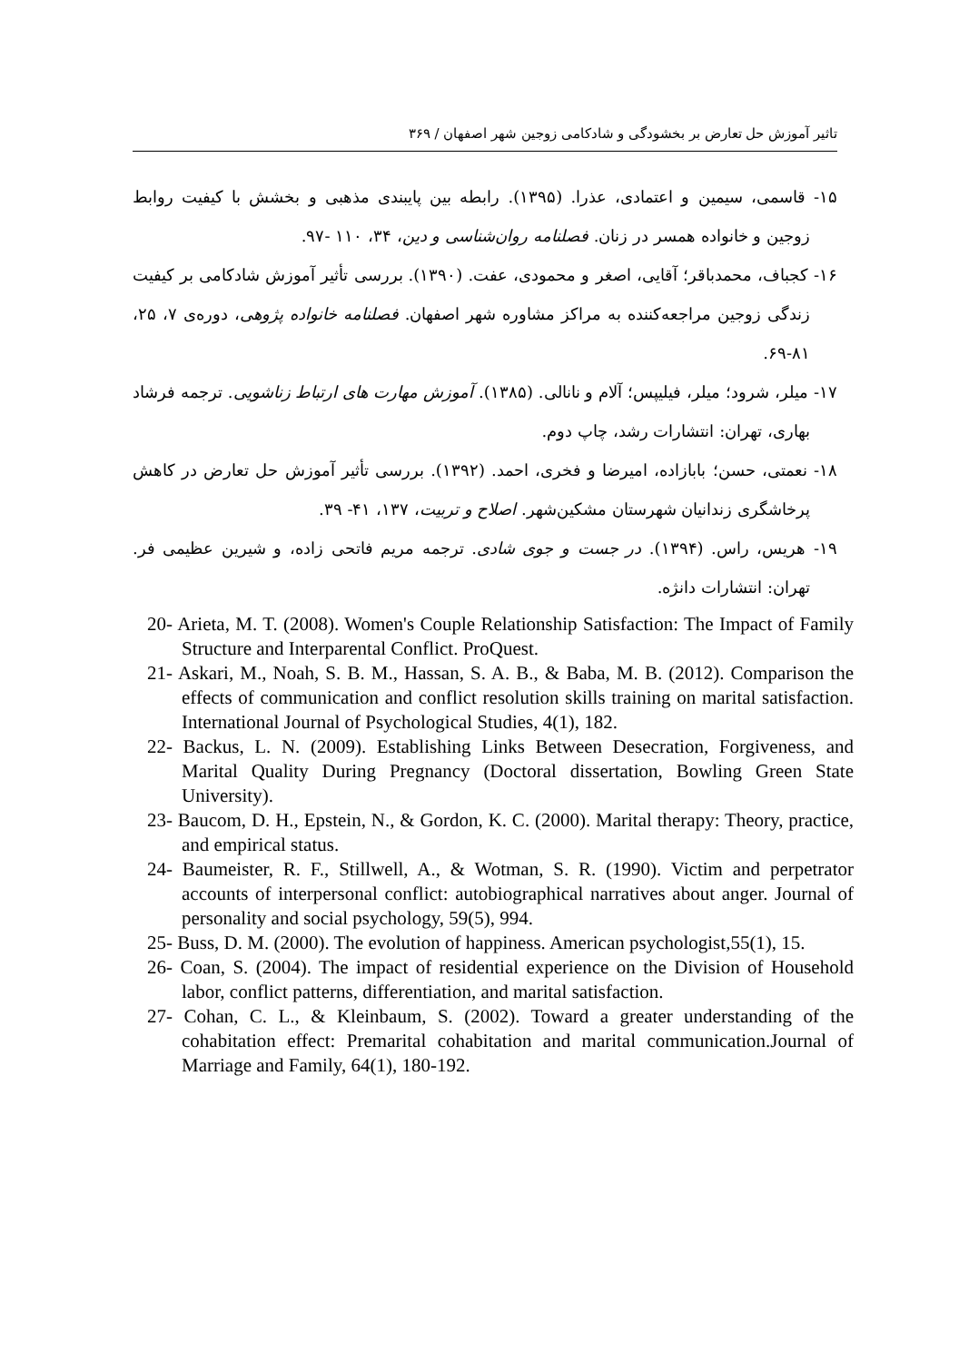تاثیر آموزش حل تعارض بر بخشودگی و شادکامی زوجین شهر اصفهان / ۳۶۹
۱۵- قاسمی، سیمین و اعتمادی، عذرا. (۱۳۹۵). رابطه بین پایبندی مذهبی و بخشش با کیفیت روابط زوجین و خانواده همسر در زنان. فصلنامه روان‌شناسی و دین، ۳۴، ۱۱۰ -۹۷.
۱۶- کجباف، محمدباقر؛ آقایی، اصغر و محمودی، عفت. (۱۳۹۰). بررسی تأثیر آموزش شادکامی بر کیفیت زندگی زوجین مراجعه‌کننده به مراکز مشاوره شهر اصفهان. فصلنامه خانواده پژوهی، دوره‌ی ۷، ۲۵، ۸۱-۶۹.
۱۷- میلر، شرود؛ میلر، فیلیپس؛ آلام و نانالی. (۱۳۸۵). آموزش مهارت های ارتباط زناشویی. ترجمه فرشاد بهاری، تهران: انتشارات رشد، چاپ دوم.
۱۸- نعمتی، حسن؛ بابازاده، امیرضا و فخری، احمد. (۱۳۹۲). بررسی تأثیر آموزش حل تعارض در کاهش پرخاشگری زندانیان شهرستان مشکین‌شهر. اصلاح و تربیت، ۱۳۷، ۴۱- ۳۹.
۱۹- هریس، راس. (۱۳۹۴). در جست و جوی شادی. ترجمه مریم فاتحی زاده، و شیرین عظیمی فر. تهران: انتشارات دانژه.
20- Arieta, M. T. (2008). Women's Couple Relationship Satisfaction: The Impact of Family Structure and Interparental Conflict. ProQuest.
21- Askari, M., Noah, S. B. M., Hassan, S. A. B., & Baba, M. B. (2012). Comparison the effects of communication and conflict resolution skills training on marital satisfaction. International Journal of Psychological Studies, 4(1), 182.
22- Backus, L. N. (2009). Establishing Links Between Desecration, Forgiveness, and Marital Quality During Pregnancy (Doctoral dissertation, Bowling Green State University).
23- Baucom, D. H., Epstein, N., & Gordon, K. C. (2000). Marital therapy: Theory, practice, and empirical status.
24- Baumeister, R. F., Stillwell, A., & Wotman, S. R. (1990). Victim and perpetrator accounts of interpersonal conflict: autobiographical narratives about anger. Journal of personality and social psychology, 59(5), 994.
25- Buss, D. M. (2000). The evolution of happiness. American psychologist,55(1), 15.
26- Coan, S. (2004). The impact of residential experience on the Division of Household labor, conflict patterns, differentiation, and marital satisfaction.
27- Cohan, C. L., & Kleinbaum, S. (2002). Toward a greater understanding of the cohabitation effect: Premarital cohabitation and marital communication.Journal of Marriage and Family, 64(1), 180-192.